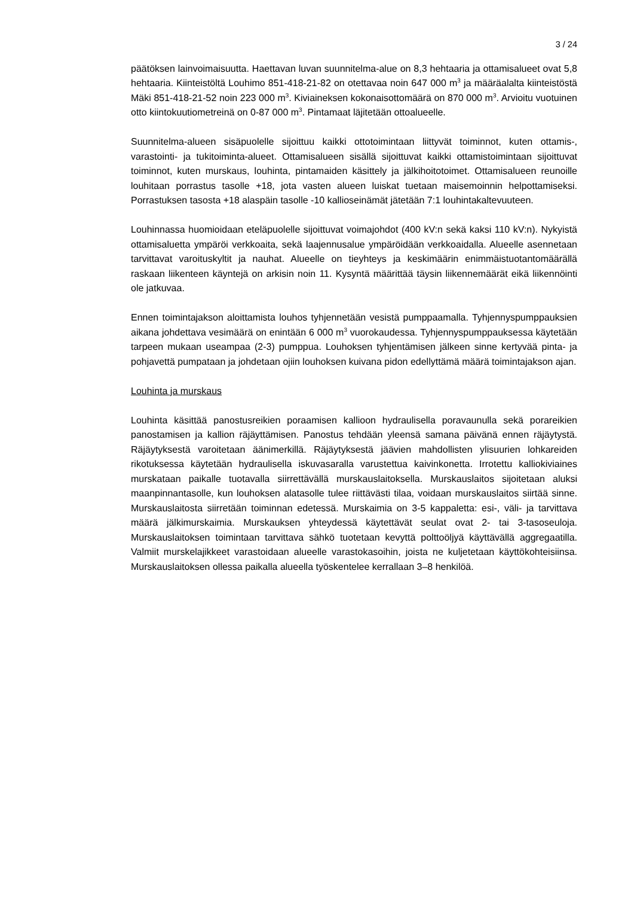3 / 24
päätöksen lainvoimaisuutta. Haettavan luvan suunnitelma-alue on 8,3 hehtaaria ja ottamisalueet ovat 5,8 hehtaaria. Kiinteistöltä Louhimo 851-418-21-82 on otettavaa noin 647 000 m<sup>3</sup> ja määräalalta kiinteistöstä Mäki 851-418-21-52 noin 223 000 m<sup>3</sup>. Kiviaineksen kokonaisottomäärä on 870 000 m<sup>3</sup>. Arvioitu vuotuinen otto kiintokuutiometreinä on 0-87 000 m<sup>3</sup>. Pintamaat läjitetään ottoalueelle.
Suunnitelma-alueen sisäpuolelle sijoittuu kaikki ottotoimintaan liittyvät toiminnot, kuten ottamis-, varastointi- ja tukitoiminta-alueet. Ottamisalueen sisällä sijoittuvat kaikki ottamistoimintaan sijoittuvat toiminnot, kuten murskaus, louhinta, pintamaiden käsittely ja jälkihoitotoimet. Ottamisalueen reunoille louhitaan porrastus tasolle +18, jota vasten alueen luiskat tuetaan maisemoinnin helpottamiseksi. Porrastuksen tasosta +18 alaspäin tasolle -10 kallioseinämät jätetään 7:1 louhintakaltevuuteen.
Louhinnassa huomioidaan eteläpuolelle sijoittuvat voimajohdot (400 kV:n sekä kaksi 110 kV:n). Nykyistä ottamisaluetta ympäröi verkkoaita, sekä laajennusalue ympäröidään verkkoaidalla. Alueelle asennetaan tarvittavat varoituskyltit ja nauhat. Alueelle on tieyhteys ja keskimäärin enimmäistuotantomäärällä raskaan liikenteen käyntejä on arkisin noin 11. Kysyntä määrittää täysin liikennemäärät eikä liikennöinti ole jatkuvaa.
Ennen toimintajakson aloittamista louhos tyhjennetään vesistä pumppaamalla. Tyhjennyspumppauksien aikana johdettava vesimäärä on enintään 6 000 m<sup>3</sup> vuorokaudessa. Tyhjennyspumppauksessa käytetään tarpeen mukaan useampaa (2-3) pumppua. Louhoksen tyhjentämisen jälkeen sinne kertyvää pinta- ja pohjavettä pumpataan ja johdetaan ojiin louhoksen kuivana pidon edellyttämä määrä toimintajakson ajan.
Louhinta ja murskaus
Louhinta käsittää panostusreikien poraamisen kallioon hydraulisella poravaunulla sekä porareikien panostamisen ja kallion räjäyttämisen. Panostus tehdään yleensä samana päivänä ennen räjäytystä. Räjäytyksestä varoitetaan äänimerkillä. Räjäytyksestä jäävien mahdollisten ylisuurien lohkareiden rikotuksessa käytetään hydraulisella iskuvasaralla varustettua kaivinkonetta. Irrotettu kalliokiviaines murskataan paikalle tuotavalla siirrettävällä murskauslaitoksella. Murskauslaitos sijoitetaan aluksi maanpinnantasolle, kun louhoksen alatasolle tulee riittävästi tilaa, voidaan murskauslaitos siirtää sinne. Murskauslaitosta siirretään toiminnan edetessä. Murskaimia on 3-5 kappaletta: esi-, väli- ja tarvittava määrä jälkimurskaimia. Murskauksen yhteydessä käytettävät seulat ovat 2- tai 3-tasoseuloja. Murskauslaitoksen toimintaan tarvittava sähkö tuotetaan kevyttä polttoöljyä käyttävällä aggregaatilla. Valmiit murskelajikkeet varastoidaan alueelle varastokasoihin, joista ne kuljetetaan käyttökohteisiinsa. Murskauslaitoksen ollessa paikalla alueella työskentelee kerrallaan 3–8 henkilöä.